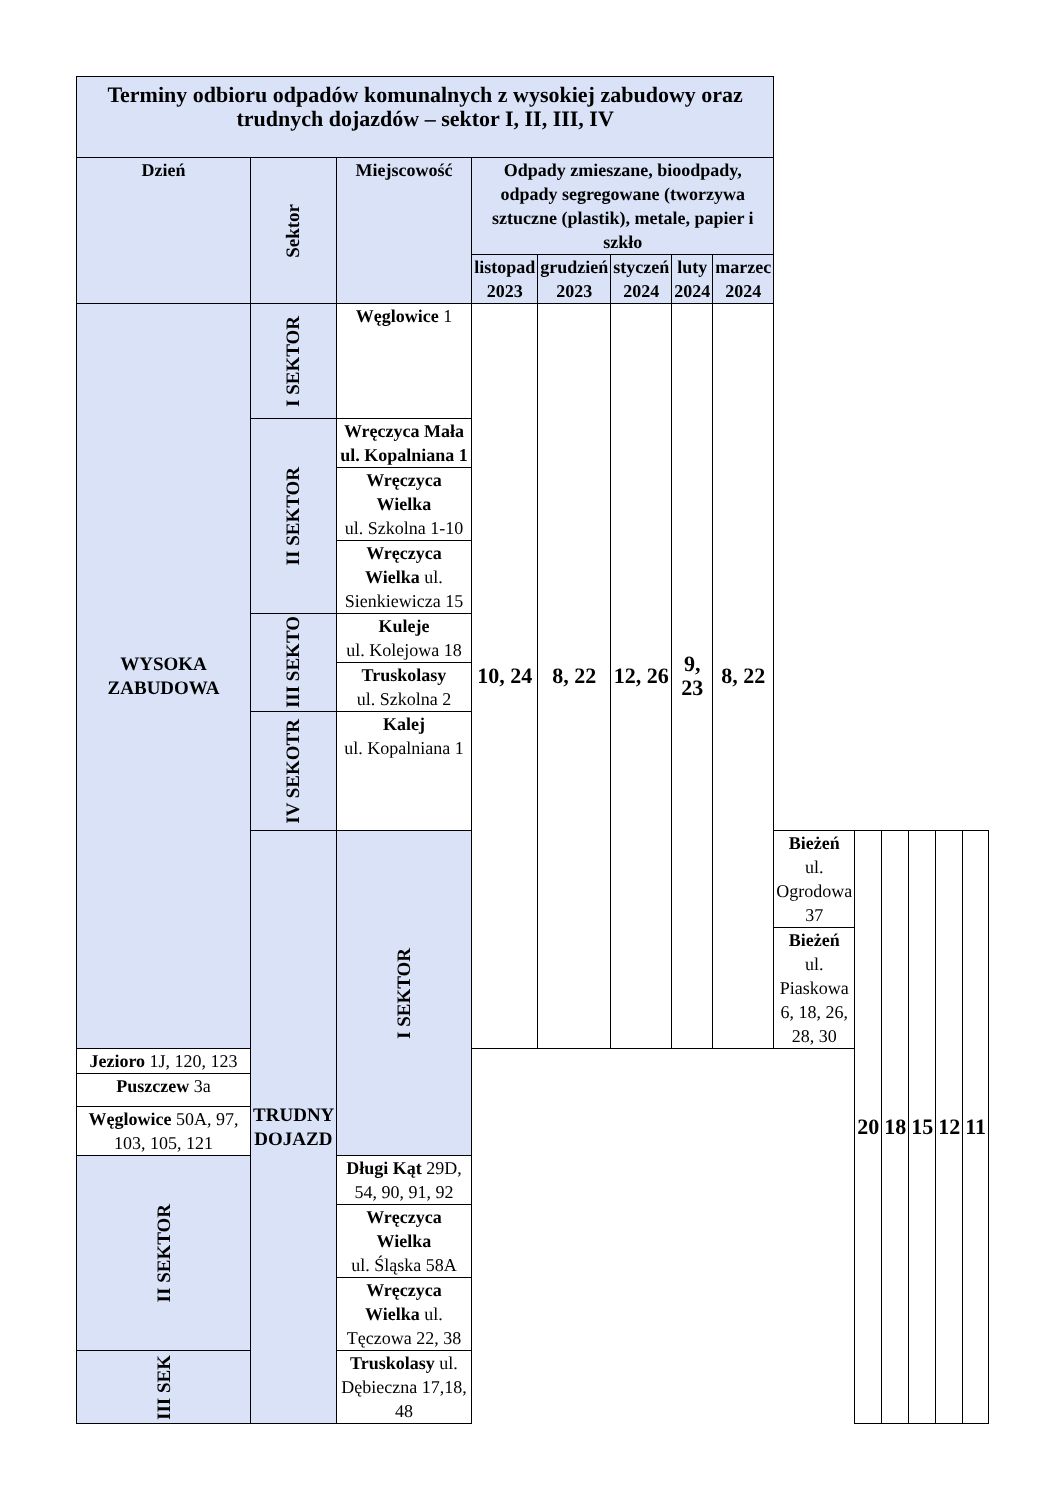| Terminy odbioru odpadów komunalnych z wysokiej zabudowy oraz trudnych dojazdów – sektor I, II, III, IV | | | | | | | | | | | | | |
| --- | --- | --- | --- | --- | --- | --- | --- | --- | --- | --- | --- | --- | --- |
| Dzień | Sektor | Miejscowość | Odpady zmieszane, bioodpady, odpady segregowane (tworzywa sztuczne (plastik), metale, papier i szkło | | | | | | | | | | |
| | | | listopad 2023 | grudzień 2023 | styczeń 2024 | luty 2024 | marzec 2024 | | | | | | |
| WYSOKA ZABUDOWA | I SEKTOR | Węglowice 1 | 10, 24 | 8, 22 | 12, 26 | 9, 23 | 8, 22 | | | | | | |
| | II SEKTOR | Wręczyca Mała ul. Kopalniana 1 | | | | | | | | | | | |
| | | Wręczyca Wielka ul. Szkolna 1-10 | | | | | | | | | | | |
| | | Wręczyca Wielka ul. Sienkiewicza 15 | | | | | | | | | | | |
| | III SEKTO | Kuleje ul. Kolejowa 18 | | | | | | | | | | | |
| | | Truskolasy ul. Szkolna 2 | | | | | | | | | | | |
| | IV SEKOTR | Kalej ul. Kopalniana 1 | | | | | | | | | | | |
| | TRUDNY DOJAZD | I SEKTOR | | | | | | Bieżeń ul. Ogrodowa 37 | 20 | 18 | 15 | 12 | 11 |
| | | | | | | | | Bieżeń ul. Piaskowa 6, 18, 26, 28, 30 | | | | | |
| Jezioro 1J, 120, 123 | | | | | | | | | | | | | |
| Puszczew 3a | | | | | | | | | | | | | |
| Węglowice 50A, 97, 103, 105, 121 | | | | | | | | | | | | | |
| II SEKTOR | | Długi Kąt 29D, 54, 90, 91, 92 | | | | | | | | | | | |
| | | Wręczyca Wielka ul. Śląska 58A | | | | | | | | | | | |
| | | Wręczyca Wielka ul. Tęczowa 22, 38 | | | | | | | | | | | |
| III SEK | | Truskolasy ul. Dębieczna 17,18, 48 | | | | | | | | | | | |